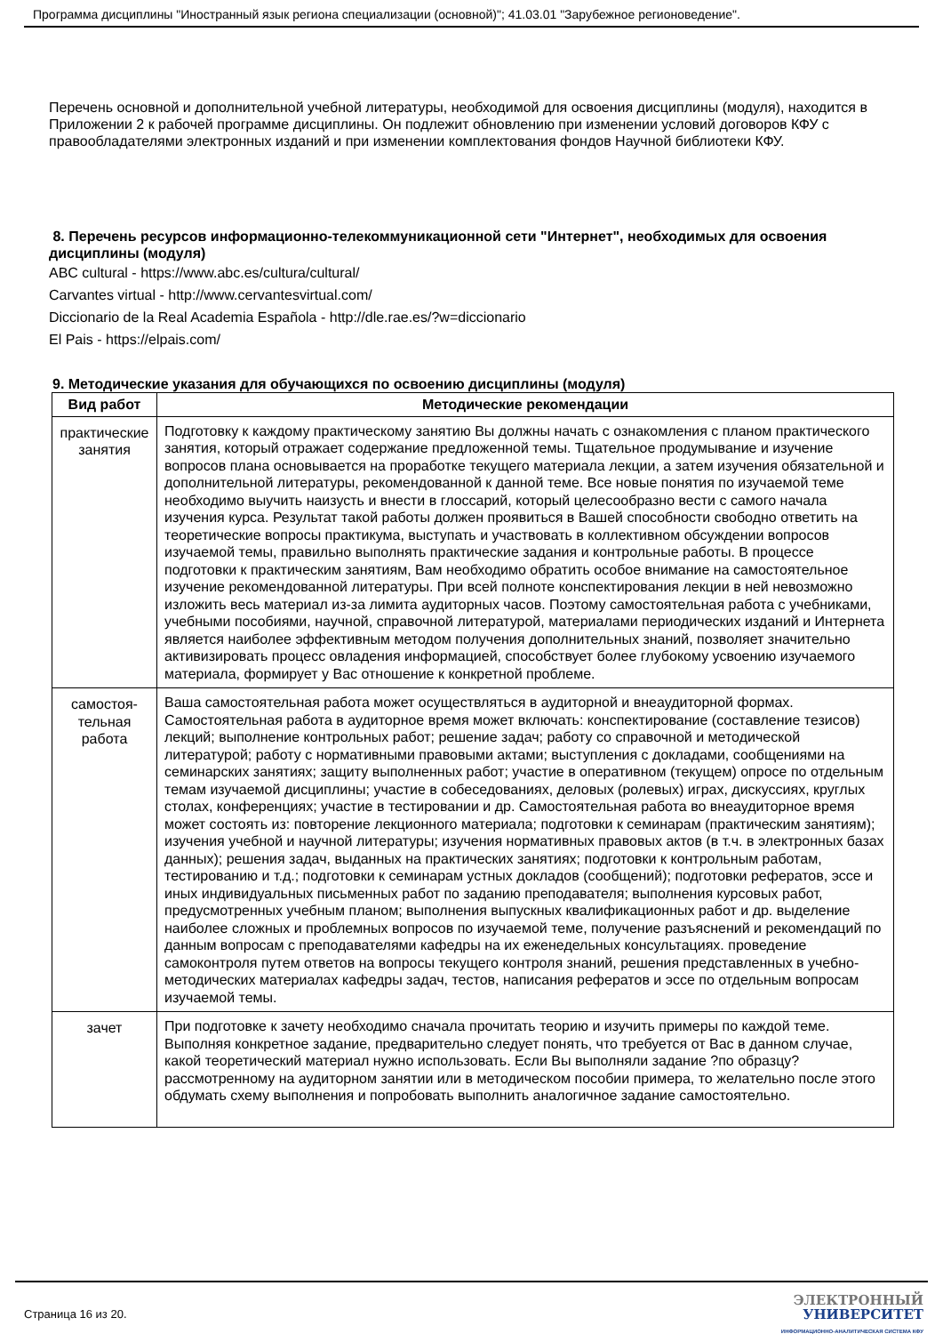Программа дисциплины "Иностранный язык региона специализации (основной)"; 41.03.01 "Зарубежное регионоведение".
Перечень основной и дополнительной учебной литературы, необходимой для освоения дисциплины (модуля), находится в Приложении 2 к рабочей программе дисциплины. Он подлежит обновлению при изменении условий договоров КФУ с правообладателями электронных изданий и при изменении комплектования фондов Научной библиотеки КФУ.
8. Перечень ресурсов информационно-телекоммуникационной сети "Интернет", необходимых для освоения дисциплины (модуля)
ABC cultural - https://www.abc.es/cultura/cultural/
Carvantes virtual - http://www.cervantesvirtual.com/
Diccionario de la Real Academia Española - http://dle.rae.es/?w=diccionario
El Pais - https://elpais.com/
9. Методические указания для обучающихся по освоению дисциплины (модуля)
| Вид работ | Методические рекомендации |
| --- | --- |
| практические занятия | Подготовку к каждому практическому занятию Вы должны начать с ознакомления с планом практического занятия, который отражает содержание предложенной темы. Тщательное продумывание и изучение вопросов плана основывается на проработке текущего материала лекции, а затем изучения обязательной и дополнительной литературы, рекомендованной к данной теме. Все новые понятия по изучаемой теме необходимо выучить наизусть и внести в глоссарий, который целесообразно вести с самого начала изучения курса. Результат такой работы должен проявиться в Вашей способности свободно ответить на теоретические вопросы практикума, выступать и участвовать в коллективном обсуждении вопросов изучаемой темы, правильно выполнять практические задания и контрольные работы. В процессе подготовки к практическим занятиям, Вам необходимо обратить особое внимание на самостоятельное изучение рекомендованной литературы. При всей полноте конспектирования лекции в ней невозможно изложить весь материал из-за лимита аудиторных часов. Поэтому самостоятельная работа с учебниками, учебными пособиями, научной, справочной литературой, материалами периодических изданий и Интернета является наиболее эффективным методом получения дополнительных знаний, позволяет значительно активизировать процесс овладения информацией, способствует более глубокому усвоению изучаемого материала, формирует у Вас отношение к конкретной проблеме. |
| самостоя- тельная работа | Ваша самостоятельная работа может осуществляться в аудиторной и внеаудиторной формах. Самостоятельная работа в аудиторное время может включать: конспектирование (составление тезисов) лекций; выполнение контрольных работ; решение задач; работу со справочной и методической литературой; работу с нормативными правовыми актами; выступления с докладами, сообщениями на семинарских занятиях; защиту выполненных работ; участие в оперативном (текущем) опросе по отдельным темам изучаемой дисциплины; участие в собеседованиях, деловых (ролевых) играх, дискуссиях, круглых столах, конференциях; участие в тестировании и др. Самостоятельная работа во внеаудиторное время может состоять из: повторение лекционного материала; подготовки к семинарам (практическим занятиям); изучения учебной и научной литературы; изучения нормативных правовых актов (в т.ч. в электронных базах данных); решения задач, выданных на практических занятиях; подготовки к контрольным работам, тестированию и т.д.; подготовки к семинарам устных докладов (сообщений); подготовки рефератов, эссе и иных индивидуальных письменных работ по заданию преподавателя; выполнения курсовых работ, предусмотренных учебным планом; выполнения выпускных квалификационных работ и др. выделение наиболее сложных и проблемных вопросов по изучаемой теме, получение разъяснений и рекомендаций по данным вопросам с преподавателями кафедры на их еженедельных консультациях. проведение самоконтроля путем ответов на вопросы текущего контроля знаний, решения представленных в учебно-методических материалах кафедры задач, тестов, написания рефератов и эссе по отдельным вопросам изучаемой темы. |
| зачет | При подготовке к зачету необходимо сначала прочитать теорию и изучить примеры по каждой теме. Выполняя конкретное задание, предварительно следует понять, что требуется от Вас в данном случае, какой теоретический материал нужно использовать. Если Вы выполняли задание ?по образцу? рассмотренному на аудиторном занятии или в методическом пособии примера, то желательно после этого обдумать схему выполнения и попробовать выполнить аналогичное задание самостоятельно. |
Страница 16 из 20.
ЭЛЕКТРОННЫЙ
УНИВЕРСИТЕТ
ИНФОРМАЦИОННО-АНАЛИТИЧЕСКАЯ СИСТЕМА КФУ